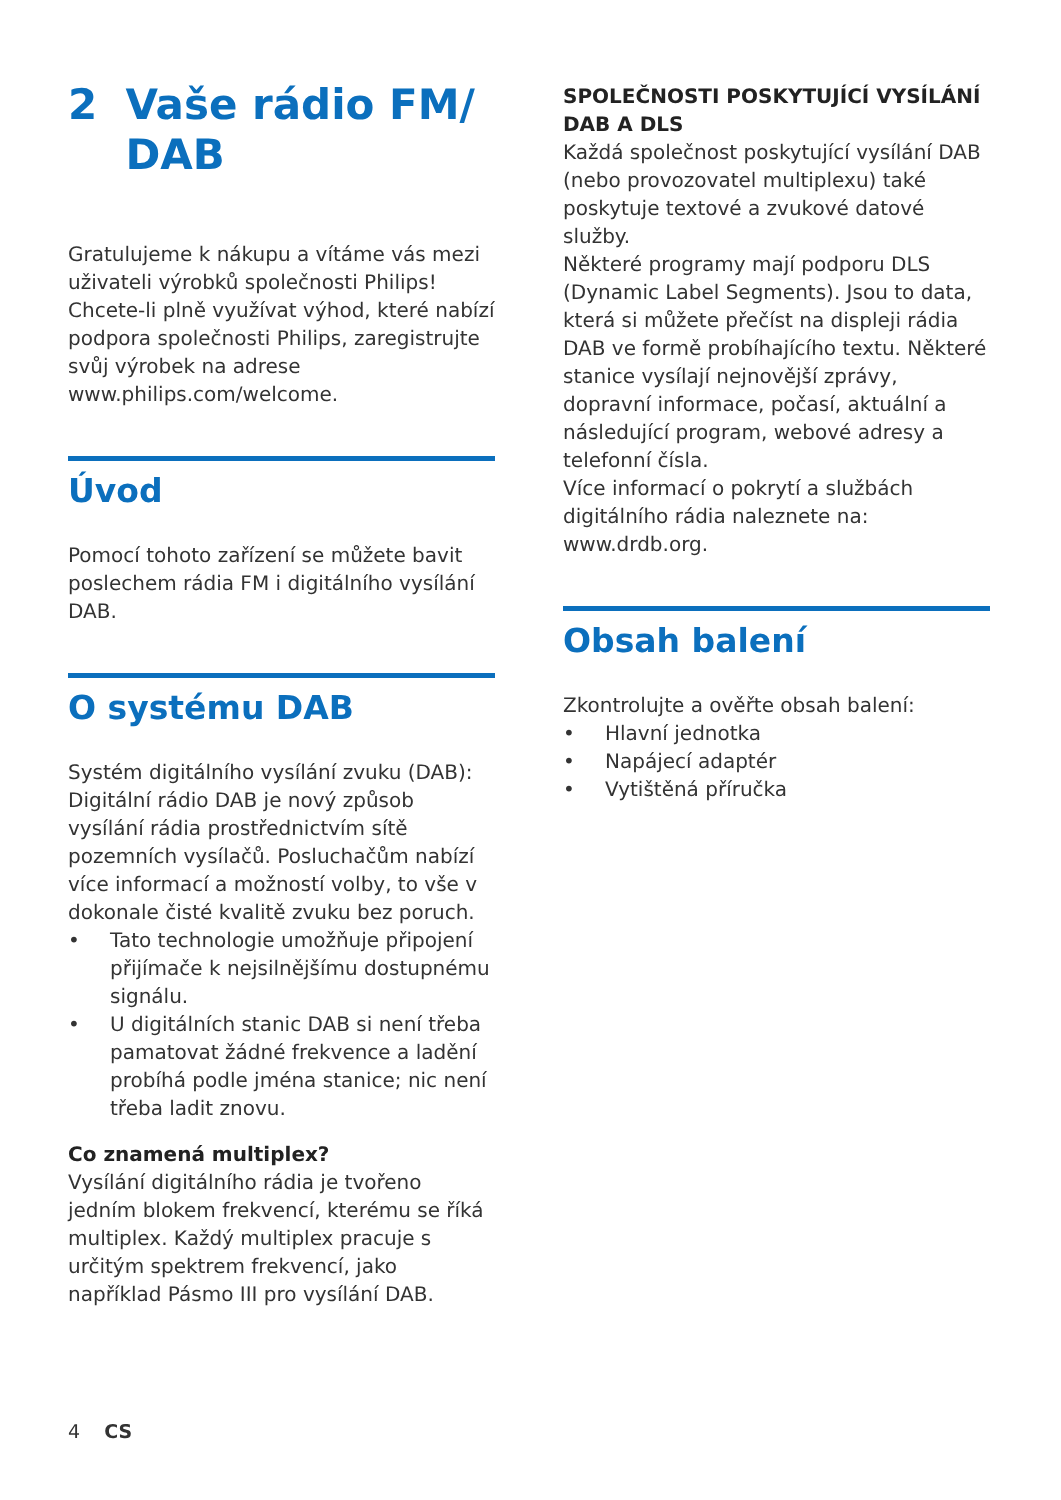2 Vaše rádio FM/ DAB
Gratulujeme k nákupu a vítáme vás mezi uživateli výrobků společnosti Philips!
Chcete-li plně využívat výhod, které nabízí podpora společnosti Philips, zaregistrujte svůj výrobek na adrese www.philips.com/welcome.
Úvod
Pomocí tohoto zařízení se můžete bavit poslechem rádia FM i digitálního vysílání DAB.
O systému DAB
Systém digitálního vysílání zvuku (DAB): Digitální rádio DAB je nový způsob vysílání rádia prostřednictvím sítě pozemních vysílačů. Posluchačům nabízí více informací a možností volby, to vše v dokonale čisté kvalitě zvuku bez poruch.
• Tato technologie umožňuje připojení přijímače k nejsilnějšímu dostupnému signálu.
• U digitálních stanic DAB si není třeba pamatovat žádné frekvence a ladění probíhá podle jména stanice; nic není třeba ladit znovu.
Co znamená multiplex?
Vysílání digitálního rádia je tvořeno jedním blokem frekvencí, kterému se říká multiplex. Každý multiplex pracuje s určitým spektrem frekvencí, jako například Pásmo III pro vysílání DAB.
SPOLEČNOSTI POSKYTUJÍCÍ VYSÍLÁNÍ DAB A DLS
Každá společnost poskytující vysílání DAB (nebo provozovatel multiplexu) také poskytuje textové a zvukové datové služby.
Některé programy mají podporu DLS (Dynamic Label Segments). Jsou to data, která si můžete přečíst na displeji rádia DAB ve formě probíhajícího textu. Některé stanice vysílají nejnovější zprávy, dopravní informace, počasí, aktuální a následující program, webové adresy a telefonní čísla.
Více informací o pokrytí a službách digitálního rádia naleznete na: www.drdb.org.
Obsah balení
Zkontrolujte a ověřte obsah balení:
• Hlavní jednotka
• Napájecí adaptér
• Vytištěná příručka
4 CS